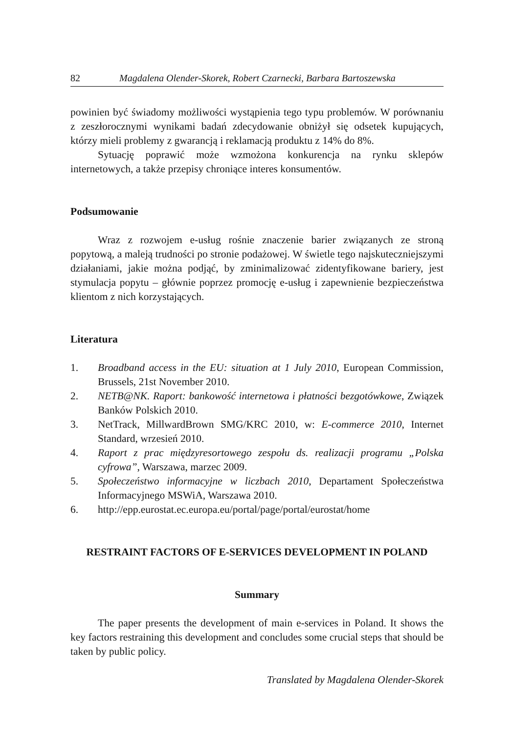82 Magdalena Olender-Skorek, Robert Czarnecki, Barbara Bartoszewska
powinien być świadomy możliwości wystąpienia tego typu problemów. W porównaniu z zeszłorocznymi wynikami badań zdecydowanie obniżył się odsetek kupujących, którzy mieli problemy z gwarancją i reklamacją produktu z 14% do 8%.
Sytuację poprawić może wzmożona konkurencja na rynku sklepów internetowych, a także przepisy chroniące interes konsumentów.
Podsumowanie
Wraz z rozwojem e-usług rośnie znaczenie barier związanych ze stroną popytową, a maleją trudności po stronie podażowej. W świetle tego najskuteczniejszymi działaniami, jakie można podjąć, by zminimalizować zidentyfikowane bariery, jest stymulacja popytu – głównie poprzez promocję e-usług i zapewnienie bezpieczeństwa klientom z nich korzystających.
Literatura
1. Broadband access in the EU: situation at 1 July 2010, European Commission, Brussels, 21st November 2010.
2. NETB@NK. Raport: bankowość internetowa i płatności bezgotówkowe, Związek Banków Polskich 2010.
3. NetTrack, MillwardBrown SMG/KRC 2010, w: E-commerce 2010, Internet Standard, wrzesień 2010.
4. Raport z prac międzyresortowego zespołu ds. realizacji programu „Polska cyfrowa”, Warszawa, marzec 2009.
5. Społeczeństwo informacyjne w liczbach 2010, Departament Społeczeństwa Informacyjnego MSWiA, Warszawa 2010.
6. http://epp.eurostat.ec.europa.eu/portal/page/portal/eurostat/home
RESTRAINT FACTORS OF E-SERVICES DEVELOPMENT IN POLAND
Summary
The paper presents the development of main e-services in Poland. It shows the key factors restraining this development and concludes some crucial steps that should be taken by public policy.
Translated by Magdalena Olender-Skorek